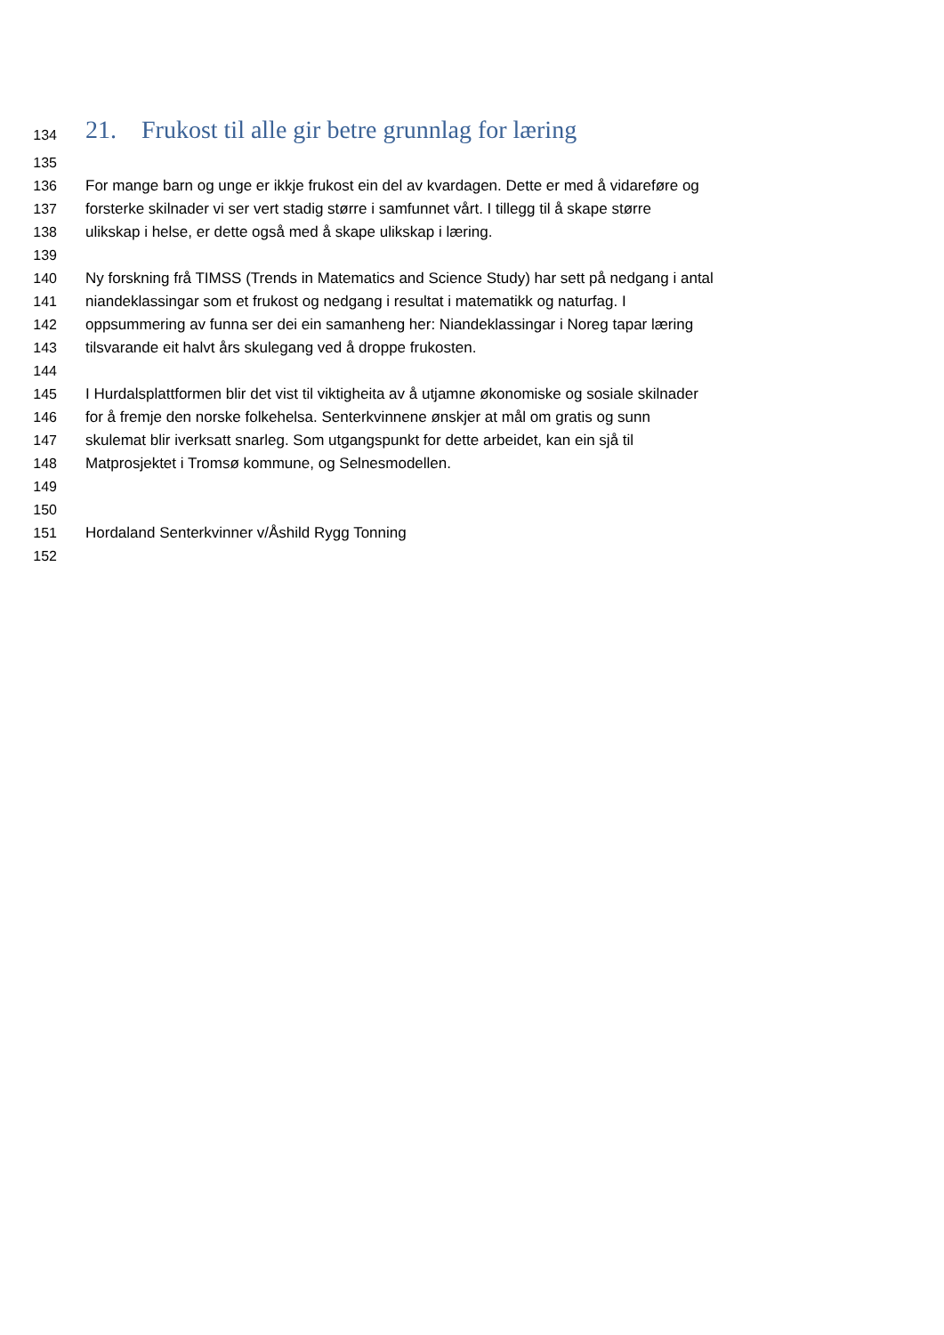134 21. Frukost til alle gir betre grunnlag for læring
135
136 For mange barn og unge er ikkje frukost ein del av kvardagen. Dette er med å vidareføre og
137 forsterke skilnader vi ser vert stadig større i samfunnet vårt. I tillegg til å skape større
138 ulikskap i helse, er dette også med å skape ulikskap i læring.
139
140 Ny forskning frå TIMSS (Trends in Matematics and Science Study) har sett på nedgang i antal
141 niandeklassingar som et frukost og nedgang i resultat i matematikk og naturfag. I
142 oppsummering av funna ser dei ein samanheng her: Niandeklassingar i Noreg tapar læring
143 tilsvarande eit halvt års skulegang ved å droppe frukosten.
144
145 I Hurdalsplattformen blir det vist til viktigheita av å utjamne økonomiske og sosiale skilnader
146 for å fremje den norske folkehelsa. Senterkvinnene ønskjer at mål om gratis og sunn
147 skulemat blir iverksatt snarleg. Som utgangspunkt for dette arbeidet, kan ein sjå til
148 Matprosjektet i Tromsø kommune, og Selnesmodellen.
149
150
151 Hordaland Senterkvinner v/Åshild Rygg Tonning
152